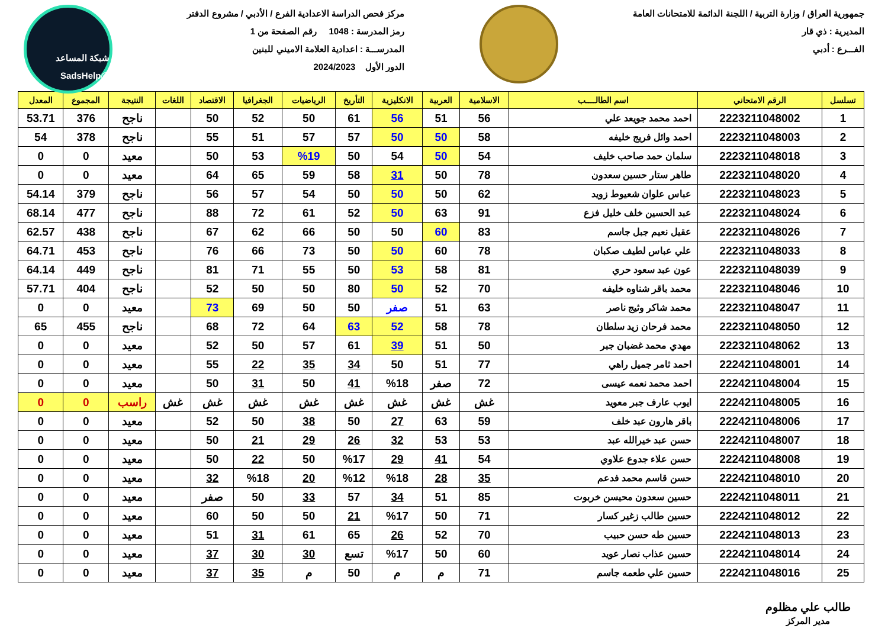جمهورية العراق / وزارة التربية / اللجنة الدائمة للامتحانات العامة
المديرية : ذي قار
الفـــرع : أدبي
مركز فحص الدراسة الاعدادية الفرع / الأدبي / مشروع الدفتر
رمز المدرسة : 1048 رقم الصفحة من 1
المدرســـة : اعدادية العلامة الاميني للبنين
الدور الأول 2024/2023
شبكة المساعد @SadsHelp
| تسلسل | الرقم الامتحاني | اسم الطالــــب | الاسلامية | العربية | الانكليزية | التأريخ | الرياضيات | الجغرافيا | الاقتصاد | اللغات | النتيجة | المجموع | المعدل |
| --- | --- | --- | --- | --- | --- | --- | --- | --- | --- | --- | --- | --- | --- |
| 1 | 2223211048002 | احمد محمد جويعد علي | 56 | 51 | 56 | 61 | 50 | 52 | 50 | | ناجح | 376 | 53.71 |
| 2 | 2223211048003 | احمد وائل فريج خليفه | 58 | 50 | 50 | 57 | 57 | 51 | 55 | | ناجح | 378 | 54 |
| 3 | 2223211048018 | سلمان حمد صاحب خليف | 54 | 50 | 54 | 50 | %19 | 53 | 50 | | معيد | 0 | 0 |
| 4 | 2223211048020 | طاهر ستار حسين سعدون | 78 | 50 | 31 | 58 | 59 | 65 | 64 | | معيد | 0 | 0 |
| 5 | 2223211048023 | عباس علوان شعيوط زويد | 62 | 50 | 50 | 50 | 54 | 57 | 56 | | ناجح | 379 | 54.14 |
| 6 | 2223211048024 | عبد الحسين خلف خليل فزع | 91 | 63 | 50 | 52 | 61 | 72 | 88 | | ناجح | 477 | 68.14 |
| 7 | 2223211048026 | عقيل نعيم جبل جاسم | 83 | 60 | 50 | 50 | 66 | 62 | 67 | | ناجح | 438 | 62.57 |
| 8 | 2223211048033 | علي عباس لطيف صكبان | 78 | 60 | 50 | 50 | 73 | 66 | 76 | | ناجح | 453 | 64.71 |
| 9 | 2223211048039 | عون عبد سعود حري | 81 | 58 | 53 | 50 | 55 | 71 | 81 | | ناجح | 449 | 64.14 |
| 10 | 2223211048046 | محمد باقر شناوه خليفه | 70 | 52 | 50 | 80 | 50 | 50 | 52 | | ناجح | 404 | 57.71 |
| 11 | 2223211048047 | محمد شاكر وثيج ناصر | 63 | 51 | صفر | 50 | 50 | 69 | 73 | | معيد | 0 | 0 |
| 12 | 2223211048050 | محمد فرحان زيد سلطان | 78 | 58 | 52 | 63 | 64 | 72 | 68 | | ناجح | 455 | 65 |
| 13 | 2223211048062 | مهدي محمد غضبان جبر | 50 | 51 | 39 | 61 | 57 | 50 | 52 | | معيد | 0 | 0 |
| 14 | 2224211048001 | احمد ثامر جميل راهي | 77 | 51 | 50 | 34 | 35 | 22 | 55 | | معيد | 0 | 0 |
| 15 | 2224211048004 | احمد محمد نعمه عيسى | 72 | صفر | %18 | 41 | 50 | 31 | 50 | | معيد | 0 | 0 |
| 16 | 2224211048005 | ايوب عارف جبر معويد | غش | غش | غش | غش | غش | غش | غش | غش | راسب | 0 | 0 |
| 17 | 2224211048006 | باقر هارون عبد خلف | 59 | 63 | 27 | 50 | 38 | 50 | 52 | | معيد | 0 | 0 |
| 18 | 2224211048007 | حسن عبد خيرالله عبد | 53 | 53 | 32 | 26 | 29 | 21 | 50 | | معيد | 0 | 0 |
| 19 | 2224211048008 | حسن علاء جدوع علاوي | 54 | 41 | 29 | %17 | 50 | 22 | 50 | | معيد | 0 | 0 |
| 20 | 2224211048010 | حسن قاسم محمد فدعم | 35 | 28 | %18 | %12 | 20 | %18 | 32 | | معيد | 0 | 0 |
| 21 | 2224211048011 | حسين سعدون محيسن خربوت | 85 | 51 | 34 | 57 | 33 | 50 | صفر | | معيد | 0 | 0 |
| 22 | 2224211048012 | حسين طالب زغير كسار | 71 | 50 | %17 | 21 | 50 | 50 | 60 | | معيد | 0 | 0 |
| 23 | 2224211048013 | حسين طه حسن حبيب | 70 | 52 | 26 | 65 | 61 | 31 | 51 | | معيد | 0 | 0 |
| 24 | 2224211048014 | حسين عذاب نصار عويد | 60 | 50 | %17 | تسع | 30 | 30 | 37 | | معيد | 0 | 0 |
| 25 | 2224211048016 | حسين علي طعمه جاسم | 71 | م | م | 50 | م | 35 | 37 | | معيد | 0 | 0 |
طالب علي مظلوم
مدير المركز